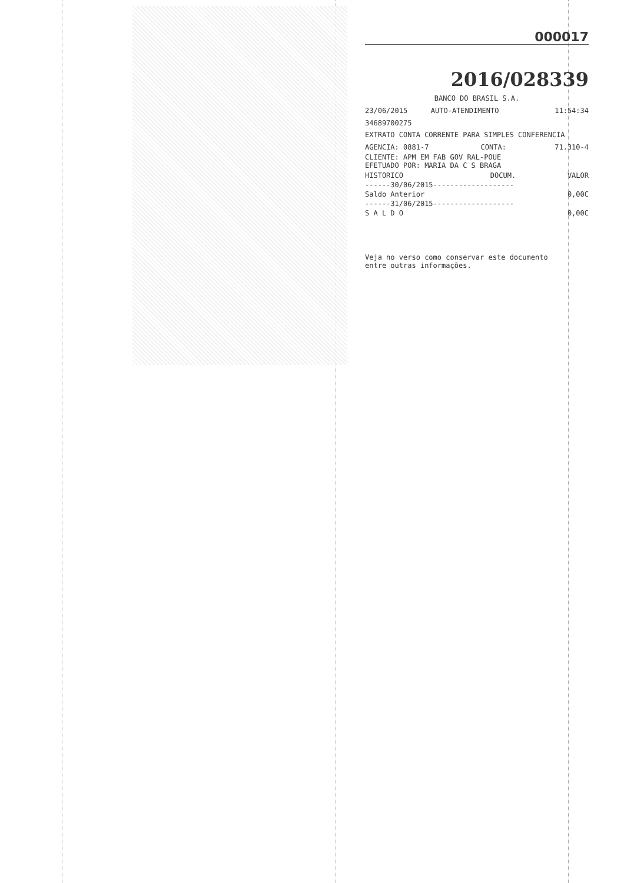000017
2016/028339
BANCO DO BRASIL S.A.
| 23/06/2015 | AUTO-ATENDIMENTO | 11:54:34 |
34689700275
EXTRATO CONTA CORRENTE PARA SIMPLES CONFERENCIA
| AGENCIA: 0881-7 | CONTA: | 71.310-4 |
CLIENTE: APM EM FAB GOV RAL-POUE
EFETUADO POR: MARIA DA C S BRAGA
| HISTORICO | DOCUM. | VALOR |
| --- | --- | --- |
| ------30/06/2015------------------- | | |
| Saldo Anterior | | 0,00C |
| ------31/06/2015------------------- | | |
| S A L D O | | 0,00C |
Veja no verso como conservar este documento
entre outras informações.